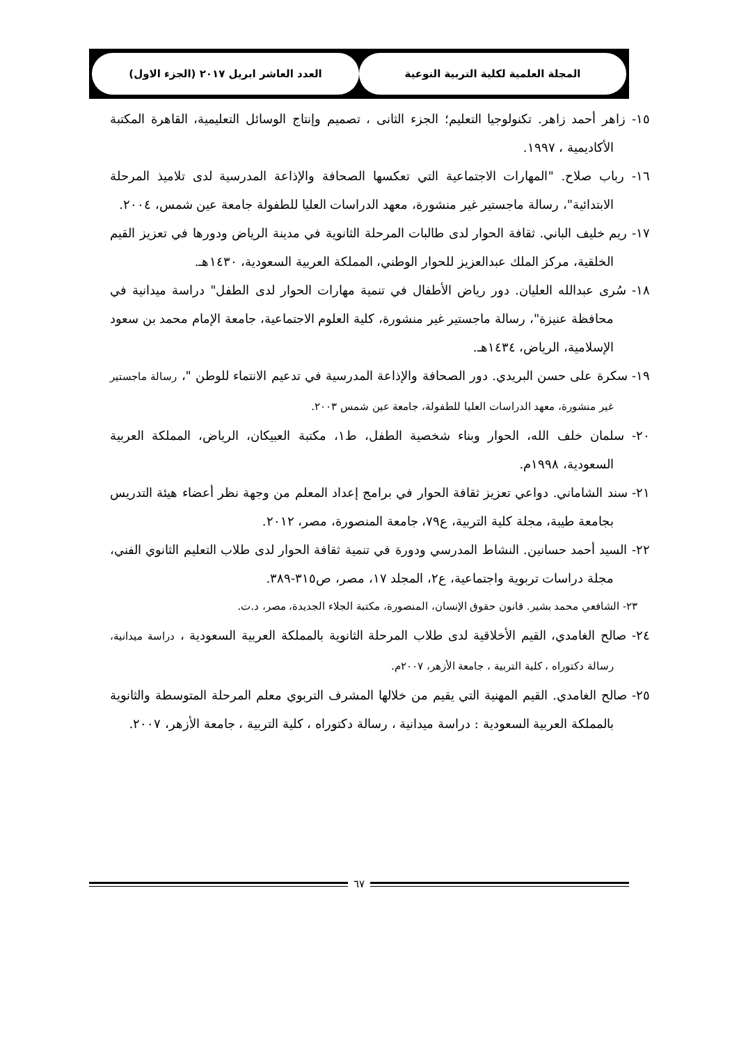المجلة العلمية لكلية التربية النوعية العدد العاشر ابريل ٢٠١٧ (الجزء الاول)
١٥- زاهر أحمد زاهر. تكنولوجيا التعليم؛ الجزء الثانى ، تصميم وإنتاج الوسائل التعليمية، القاهرة المكتبة الأكاديمية ، ١٩٩٧.
١٦- رباب صلاح. "المهارات الاجتماعية التي تعكسها الصحافة والإذاعة المدرسية لدى تلاميذ المرحلة الابتدائية"، رسالة ماجستير غير منشورة، معهد الدراسات العليا للطفولة جامعة عين شمس، ٢٠٠٤.
١٧- ريم خليف الباني. ثقافة الحوار لدى طالبات المرحلة الثانوية في مدينة الرياض ودورها في تعزيز القيم الخلقية، مركز الملك عبدالعزيز للحوار الوطني، المملكة العربية السعودية، ١٤٣٠هـ.
١٨- سُرى عبدالله العليان. دور رياض الأطفال في تنمية مهارات الحوار لدى الطفل" دراسة ميدانية في محافظة عنيزة"، رسالة ماجستير غير منشورة، كلية العلوم الاجتماعية، جامعة الإمام محمد بن سعود الإسلامية، الرياض، ١٤٣٤هـ.
١٩- سكرة على حسن البريدي. دور الصحافة والإذاعة المدرسية في تدعيم الانتماء للوطن "، رسالة ماجستير غير منشورة، معهد الدراسات العليا للطفولة، جامعة عين شمس ٢٠٠٣.
٢٠- سلمان خلف الله، الحوار وبناء شخصية الطفل، ط١، مكتبة العبيكان، الرياض، المملكة العربية السعودية، ١٩٩٨م.
٢١- سند الشاماني. دواعي تعزيز ثقافة الحوار في برامج إعداد المعلم من وجهة نظر أعضاء هيئة التدريس بجامعة طيبة، مجلة كلية التربية، ع٧٩، جامعة المنصورة، مصر، ٢٠١٢.
٢٢- السيد أحمد حسانين. النشاط المدرسي ودورة في تنمية ثقافة الحوار لدى طلاب التعليم الثانوي الفني، مجلة دراسات تربوية واجتماعية، ع٢، المجلد ١٧، مصر، ص٣١٥-٣٨٩.
٢٣- الشافعي محمد بشير. قانون حقوق الإنسان، المنصورة، مكتبة الجلاء الجديدة، مصر، د.ت.
٢٤- صالح الغامدي، القيم الأخلاقية لدى طلاب المرحلة الثانوية بالمملكة العربية السعودية ، دراسة ميدانية، رسالة دكتوراه ، كلية التربية ، جامعة الأزهر، ٢٠٠٧م.
٢٥- صالح الغامدي. القيم المهنية التي يقيم من خلالها المشرف التربوي معلم المرحلة المتوسطة والثانوية بالمملكة العربية السعودية : دراسة ميدانية ، رسالة دكتوراه ، كلية التربية ، جامعة الأزهر، ٢٠٠٧.
٦٧